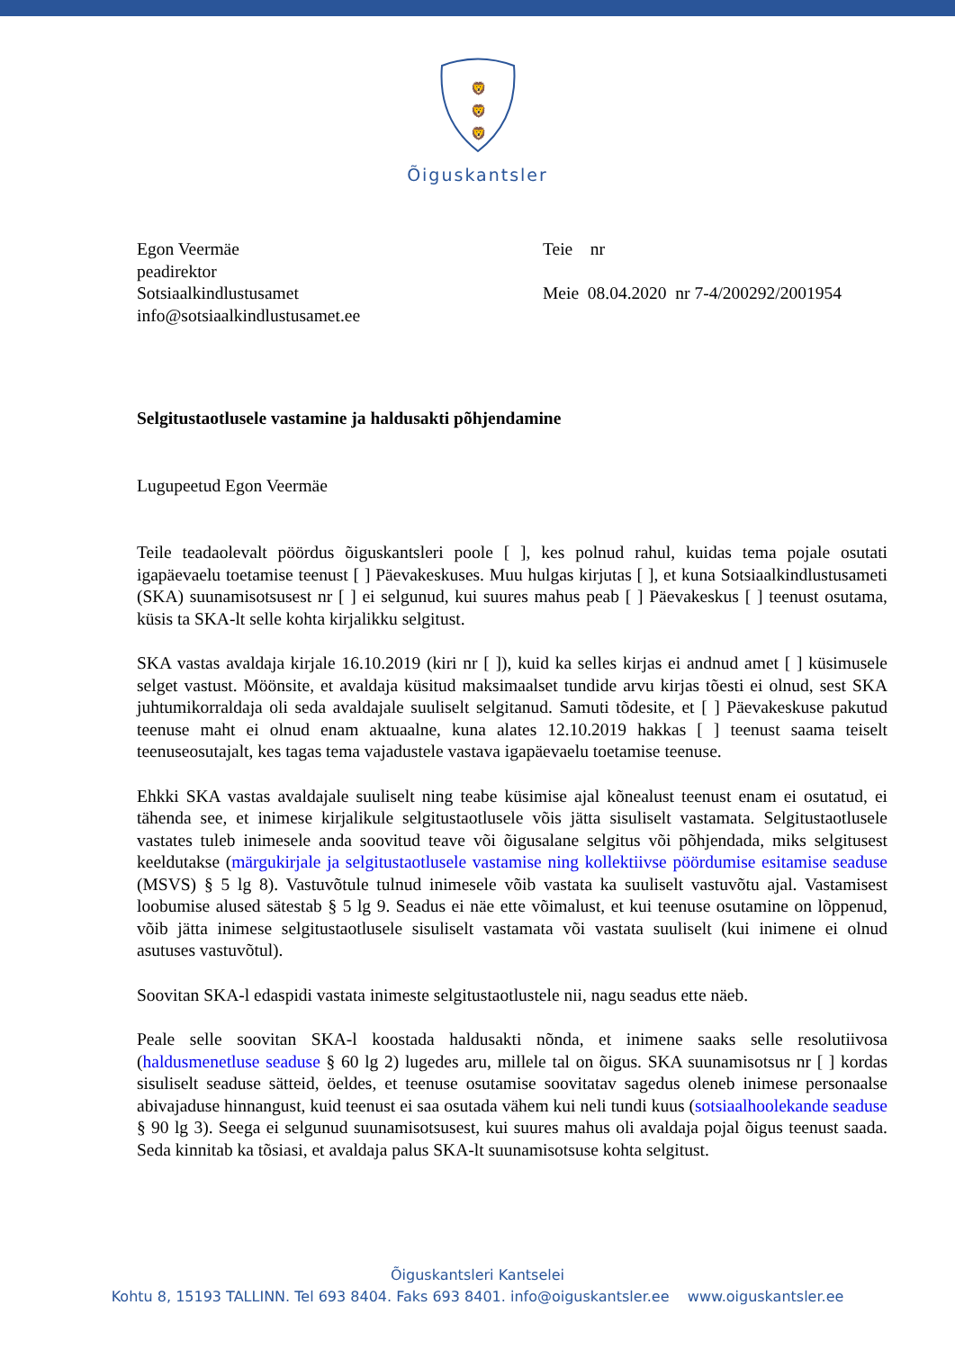🦁
🦁
🦁
Õiguskantsler
Egon Veermäe
peadirektor
Sotsiaalkindlustusamet
info@sotsiaalkindlustusamet.ee
Teie nr
Meie 08.04.2020 nr 7-4/200292/2001954
Selgitustaotlusele vastamine ja haldusakti põhjendamine
Lugupeetud Egon Veermäe
Teile teadaolevalt pöördus õiguskantsleri poole [ ], kes polnud rahul, kuidas tema pojale osutati igapäevaelu toetamise teenust [ ] Päevakeskuses. Muu hulgas kirjutas [ ], et kuna Sotsiaalkindlustusameti (SKA) suunamisotsusest nr [ ] ei selgunud, kui suures mahus peab [ ] Päevakeskus [ ] teenust osutama, küsis ta SKA-lt selle kohta kirjalikku selgitust.
SKA vastas avaldaja kirjale 16.10.2019 (kiri nr [ ]), kuid ka selles kirjas ei andnud amet [ ] küsimusele selget vastust. Möönsite, et avaldaja küsitud maksimaalset tundide arvu kirjas tõesti ei olnud, sest SKA juhtumikorraldaja oli seda avaldajale suuliselt selgitanud. Samuti tõdesite, et [ ] Päevakeskuse pakutud teenuse maht ei olnud enam aktuaalne, kuna alates 12.10.2019 hakkas [ ] teenust saama teiselt teenuseosutajalt, kes tagas tema vajadustele vastava igapäevaelu toetamise teenuse.
Ehkki SKA vastas avaldajale suuliselt ning teabe küsimise ajal kõnealust teenust enam ei osutatud, ei tähenda see, et inimese kirjalikule selgitustaotlusele võis jätta sisuliselt vastamata. Selgitustaotlusele vastates tuleb inimesele anda soovitud teave või õigusalane selgitus või põhjendada, miks selgitusest keeldutakse (märgukirjale ja selgitustaotlusele vastamise ning kollektiivse pöördumise esitamise seaduse (MSVS) § 5 lg 8). Vastuvõtule tulnud inimesele võib vastata ka suuliselt vastuvõtu ajal. Vastamisest loobumise alused sätestab § 5 lg 9. Seadus ei näe ette võimalust, et kui teenuse osutamine on lõppenud, võib jätta inimese selgitustaotlusele sisuliselt vastamata või vastata suuliselt (kui inimene ei olnud asutuses vastuvõtul).
Soovitan SKA-l edaspidi vastata inimeste selgitustaotlustele nii, nagu seadus ette näeb.
Peale selle soovitan SKA-l koostada haldusakti nõnda, et inimene saaks selle resolutiivosa (haldusmenetluse seaduse § 60 lg 2) lugedes aru, millele tal on õigus. SKA suunamisotsus nr [ ] kordas sisuliselt seaduse sätteid, öeldes, et teenuse osutamise soovitatav sagedus oleneb inimese personaalse abivajaduse hinnangust, kuid teenust ei saa osutada vähem kui neli tundi kuus (sotsiaalhoolekande seaduse § 90 lg 3). Seega ei selgunud suunamisotsusest, kui suures mahus oli avaldaja pojal õigus teenust saada. Seda kinnitab ka tõsiasi, et avaldaja palus SKA-lt suunamisotsuse kohta selgitust.
Õiguskantsleri Kantselei
Kohtu 8, 15193 TALLINN. Tel 693 8404. Faks 693 8401. info@oiguskantsler.ee www.oiguskantsler.ee